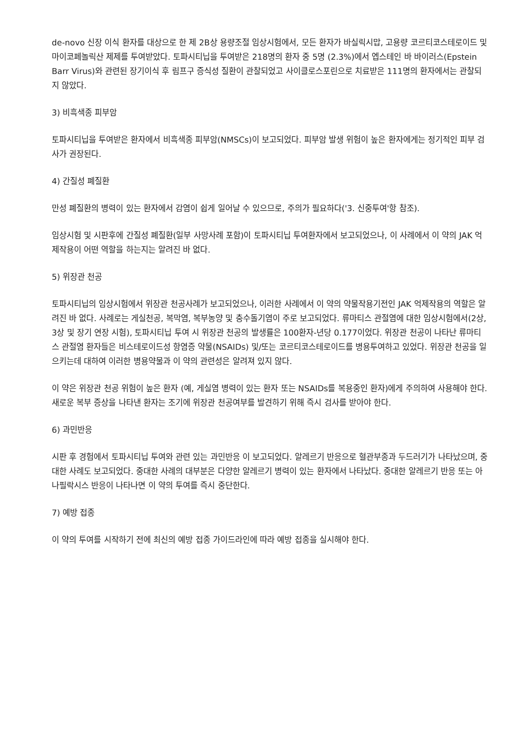de-novo 신장 이식 환자를 대상으로 한 제 2B상 용량조절 임상시험에서, 모든 환자가 바실릭시맙, 고용량 코르티코스테로이드 및 마이코페놀릭산 제제를 투여받았다. 토파시티닙을 투여받은 218명의 환자 중 5명 (2.3%)에서 엡스테인 바 바이러스(Epstein Barr Virus)와 관련된 장기이식 후 림프구 증식성 질환이 관찰되었고 사이클로스포린으로 치료받은 111명의 환자에서는 관찰되지 않았다.
3) 비흑색종 피부암
토파시티닙을 투여받은 환자에서 비흑색종 피부암(NMSCs)이 보고되었다. 피부암 발생 위험이 높은 환자에게는 정기적인 피부 검사가 권장된다.
4) 간질성 폐질환
만성 폐질환의 병력이 있는 환자에서 감염이 쉽게 일어날 수 있으므로, 주의가 필요하다('3. 신중투여'항 참조).
임상시험 및 시판후에 간질성 폐질환(일부 사망사례 포함)이 토파시티닙 투여환자에서 보고되었으나, 이 사례에서 이 약의 JAK 억제작용이 어떤 역할을 하는지는 알려진 바 없다.
5) 위장관 천공
토파시티닙의 임상시험에서 위장관 천공사례가 보고되었으나, 이러한 사례에서 이 약의 약물작용기전인 JAK 억제작용의 역할은 알려진 바 없다. 사례로는 게실천공, 복막염, 복부농양 및 충수돌기염이 주로 보고되었다. 류마티스 관절염에 대한 임상시험에서(2상, 3상 및 장기 연장 시험), 토파시티닙 투여 시 위장관 천공의 발생률은 100환자-년당 0.177이었다. 위장관 천공이 나타난 류마티스 관절염 환자들은 비스테로이드성 항염증 약물(NSAIDs) 및/또는 코르티코스테로이드를 병용투여하고 있었다. 위장관 천공을 일으키는데 대하여 이러한 병용약물과 이 약의 관련성은 알려져 있지 않다.
이 약은 위장관 천공 위험이 높은 환자 (예, 게실염 병력이 있는 환자 또는 NSAIDs를 복용중인 환자)에게 주의하여 사용해야 한다. 새로운 복부 증상을 나타낸 환자는 조기에 위장관 천공여부를 발견하기 위해 즉시 검사를 받아야 한다.
6) 과민반응
시판 후 경험에서 토파시티닙 투여와 관련 있는 과민반응 이 보고되었다. 알레르기 반응으로 혈관부종과 두드러기가 나타났으며, 중대한 사례도 보고되었다. 중대한 사례의 대부분은 다양한 알레르기 병력이 있는 환자에서 나타났다. 중대한 알레르기 반응 또는 아나필락시스 반응이 나타나면 이 약의 투여를 즉시 중단한다.
7) 예방 접종
이 약의 투여를 시작하기 전에 최신의 예방 접종 가이드라인에 따라 예방 접종을 실시해야 한다.